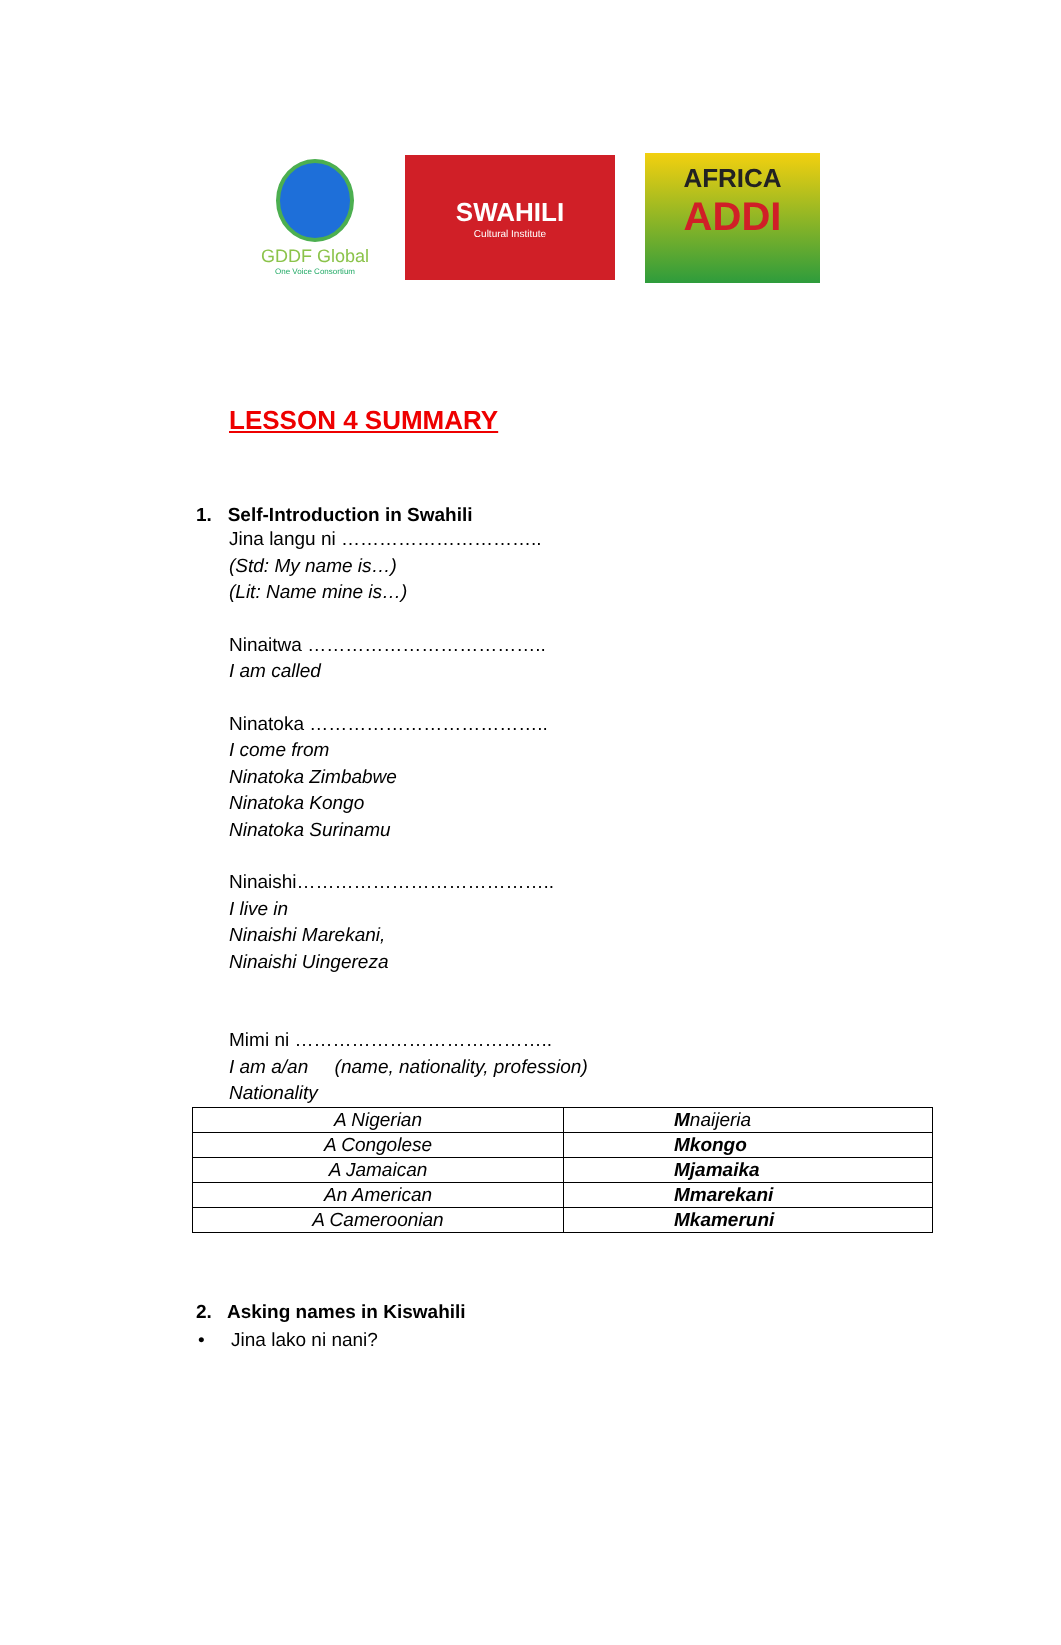GDDF Global
One Voice Consortium
SWAHILI
Cultural Institute
AFRICA
ADDI
LESSON 4 SUMMARY
1. Self-Introduction in Swahili
Jina langu ni …………………………..
(Std: My name is…)
(Lit: Name mine is…)
Ninaitwa ………………………………..
I am called
Ninatoka ………………………………..
I come from
Ninatoka Zimbabwe
Ninatoka Kongo
Ninatoka Surinamu
Ninaishi…………………………………..
I live in
Ninaishi Marekani,
Ninaishi Uingereza
Mimi ni …………………………………..
I am a/an (name, nationality, profession)
Nationality
| A Nigerian | M naijeria |
| A Congolese | Mkongo |
| A Jamaican | Mjamaika |
| An American | Mmarekani |
| A Cameroonian | Mkameruni |
2. Asking names in Kiswahili
• Jina lako ni nani?